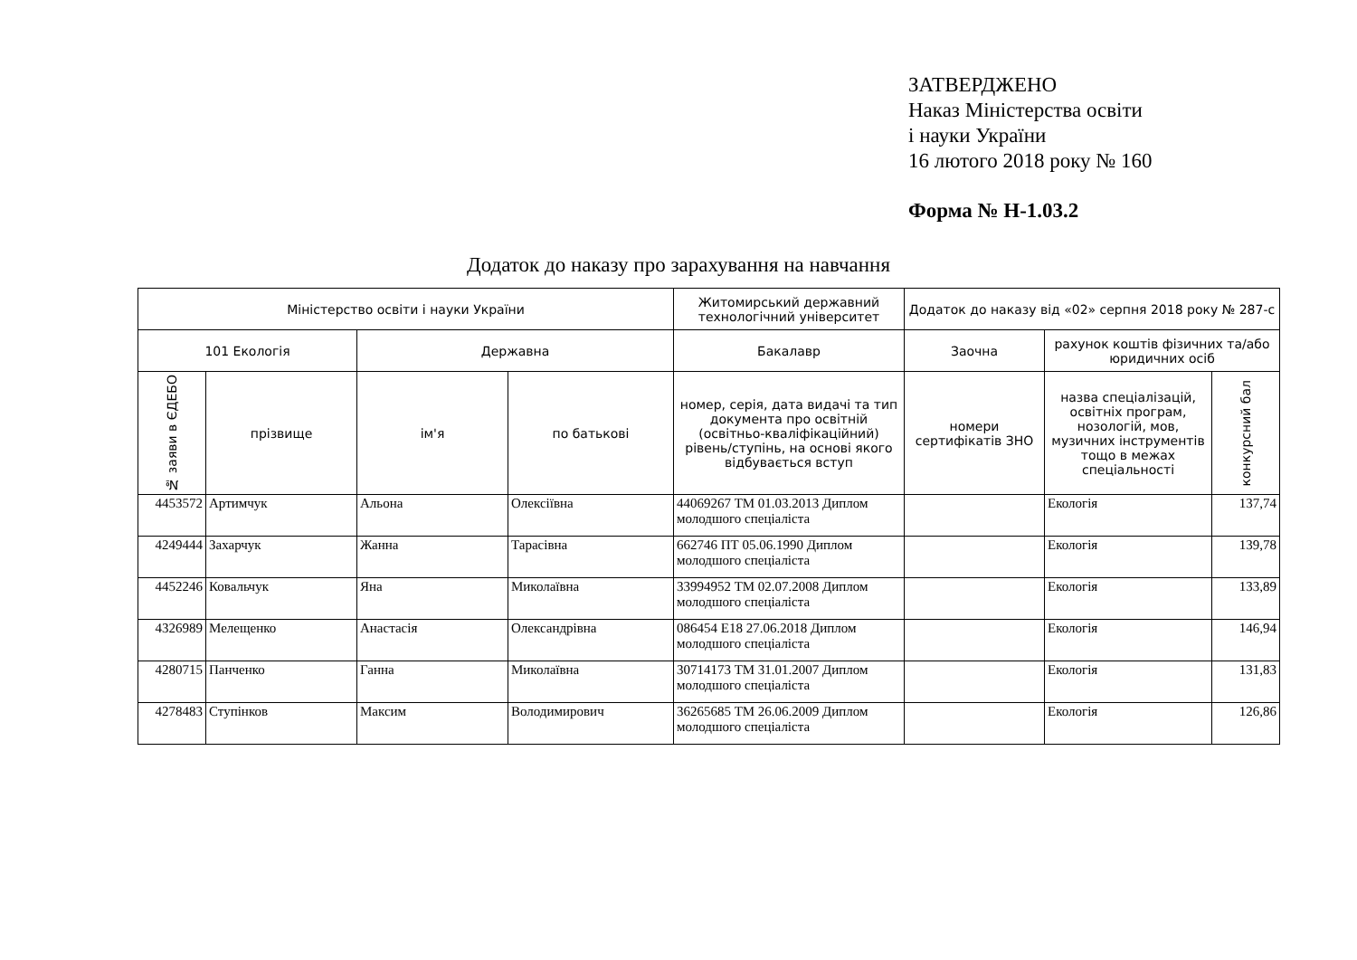ЗАТВЕРДЖЕНО
Наказ Міністерства освіти
і науки України
16 лютого 2018 року № 160
Форма № Н-1.03.2
Додаток до наказу про зарахування на навчання
| Міністерство освіти і науки України | | | | Житомирський державний технологічний університет | Додаток до наказу від «02» серпня 2018 року № 287-с | | |
| 101 Екологія | | Державна | | Бакалавр | Заочна | рахунок коштів фізичних та/або юридичних осіб | |
| № заяви в ЄДЕБО | прізвище | ім'я | по батькові | номер, серія, дата видачі та тип документа про освітній (освітньо-кваліфікаційний) рівень/ступінь, на основі якого відбувається вступ | номери сертифікатів ЗНО | назва спеціалізацій, освітніх програм, нозологій, мов, музичних інструментів тощо в межах спеціальності | конкурсний бал |
| 4453572 | Артимчук | Альона | Олексіївна | 44069267 ТМ 01.03.2013 Диплом молодшого спеціаліста | | Екологія | 137,74 |
| 4249444 | Захарчук | Жанна | Тарасівна | 662746 ПТ 05.06.1990 Диплом молодшого спеціаліста | | Екологія | 139,78 |
| 4452246 | Ковальчук | Яна | Миколаївна | 33994952 ТМ 02.07.2008 Диплом молодшого спеціаліста | | Екологія | 133,89 |
| 4326989 | Мелещенко | Анастасія | Олександрівна | 086454 Е18 27.06.2018 Диплом молодшого спеціаліста | | Екологія | 146,94 |
| 4280715 | Панченко | Ганна | Миколаївна | 30714173 ТМ 31.01.2007 Диплом молодшого спеціаліста | | Екологія | 131,83 |
| 4278483 | Ступінков | Максим | Володимирович | 36265685 ТМ 26.06.2009 Диплом молодшого спеціаліста | | Екологія | 126,86 |